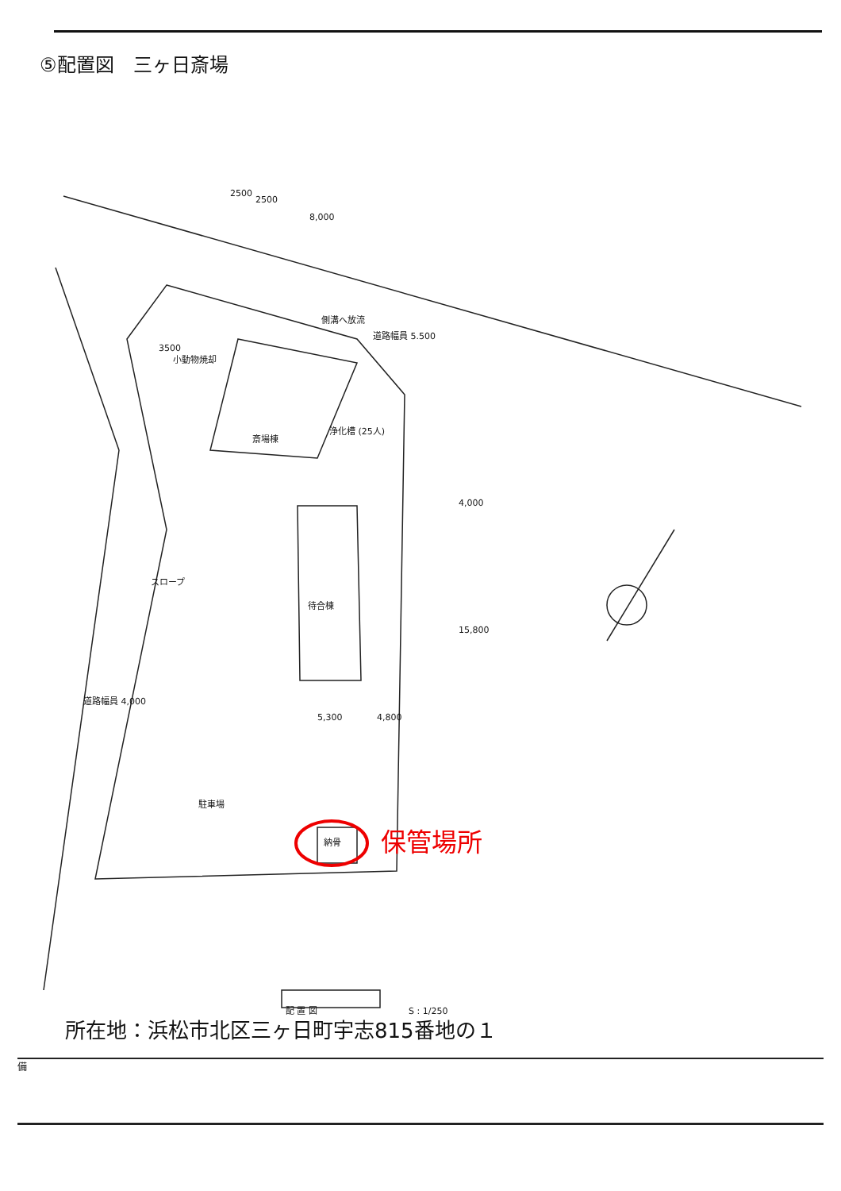⑤配置図　三ヶ日斎場
2500
2500
8,000
側溝へ放流
道路幅員 5.500
3500
小動物焼却
斎場棟
浄化槽 (25人)
4,000
15,800
待合棟
スロープ
道路幅員 4,000
5,300
4,800
駐車場
納骨
配 置 図
S : 1/250
保管場所
所在地：浜松市北区三ヶ日町宇志815番地の１
備